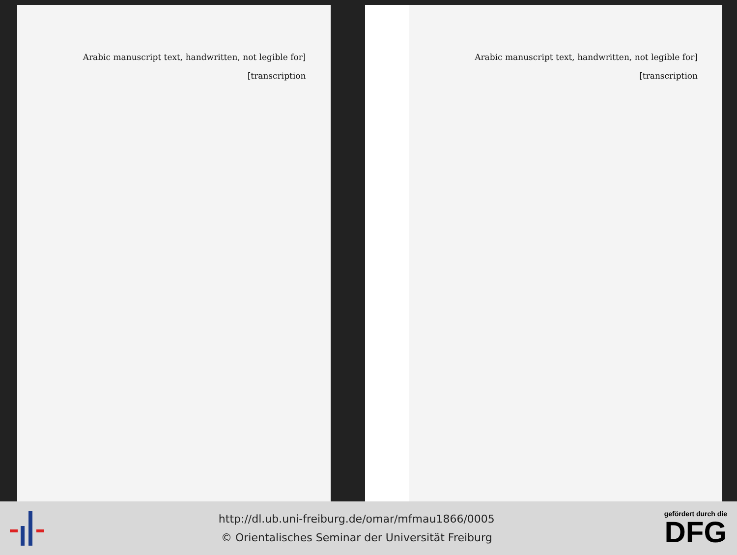[Arabic manuscript text, handwritten, not legible for transcription]
[Arabic manuscript text, handwritten, not legible for transcription]
http://dl.ub.uni-freiburg.de/omar/mfmau1866/0005
© Orientalisches Seminar der Universität Freiburg
gefördert durch die
DFG